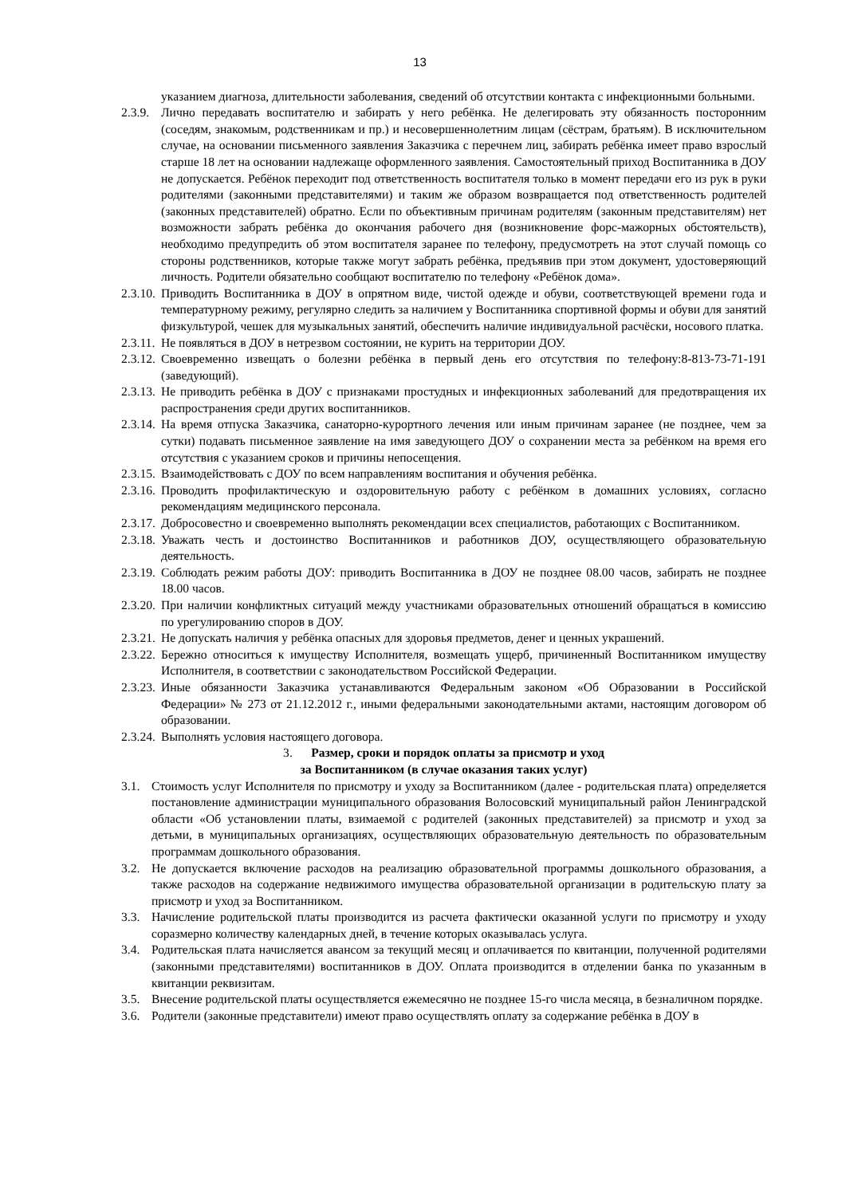13
указанием диагноза, длительности заболевания, сведений об отсутствии контакта с инфекционными больными.
2.3.9. Лично передавать воспитателю и забирать у него ребёнка. Не делегировать эту обязанность посторонним (соседям, знакомым, родственникам и пр.) и несовершеннолетним лицам (сёстрам, братьям). В исключительном случае, на основании письменного заявления Заказчика с перечнем лиц, забирать ребёнка имеет право взрослый старше 18 лет на основании надлежаще оформленного заявления. Самостоятельный приход Воспитанника в ДОУ не допускается. Ребёнок переходит под ответственность воспитателя только в момент передачи его из рук в руки родителями (законными представителями) и таким же образом возвращается под ответственность родителей (законных представителей) обратно. Если по объективным причинам родителям (законным представителям) нет возможности забрать ребёнка до окончания рабочего дня (возникновение форс-мажорных обстоятельств), необходимо предупредить об этом воспитателя заранее по телефону, предусмотреть на этот случай помощь со стороны родственников, которые также могут забрать ребёнка, предъявив при этом документ, удостоверяющий личность. Родители обязательно сообщают воспитателю по телефону «Ребёнок дома».
2.3.10. Приводить Воспитанника в ДОУ в опрятном виде, чистой одежде и обуви, соответствующей времени года и температурному режиму, регулярно следить за наличием у Воспитанника спортивной формы и обуви для занятий физкультурой, чешек для музыкальных занятий, обеспечить наличие индивидуальной расчёски, носового платка.
2.3.11. Не появляться в ДОУ в нетрезвом состоянии, не курить на территории ДОУ.
2.3.12. Своевременно извещать о болезни ребёнка в первый день его отсутствия по телефону:8-813-73-71-191 (заведующий).
2.3.13. Не приводить ребёнка в ДОУ с признаками простудных и инфекционных заболеваний для предотвращения их распространения среди других воспитанников.
2.3.14. На время отпуска Заказчика, санаторно-курортного лечения или иным причинам заранее (не позднее, чем за сутки) подавать письменное заявление на имя заведующего ДОУ о сохранении места за ребёнком на время его отсутствия с указанием сроков и причины непосещения.
2.3.15. Взаимодействовать с ДОУ по всем направлениям воспитания и обучения ребёнка.
2.3.16. Проводить профилактическую и оздоровительную работу с ребёнком в домашних условиях, согласно рекомендациям медицинского персонала.
2.3.17. Добросовестно и своевременно выполнять рекомендации всех специалистов, работающих с Воспитанником.
2.3.18. Уважать честь и достоинство Воспитанников и работников ДОУ, осуществляющего образовательную деятельность.
2.3.19. Соблюдать режим работы ДОУ: приводить Воспитанника в ДОУ не позднее 08.00 часов, забирать не позднее 18.00 часов.
2.3.20. При наличии конфликтных ситуаций между участниками образовательных отношений обращаться в комиссию по урегулированию споров в ДОУ.
2.3.21. Не допускать наличия у ребёнка опасных для здоровья предметов, денег и ценных украшений.
2.3.22. Бережно относиться к имуществу Исполнителя, возмещать ущерб, причиненный Воспитанником имуществу Исполнителя, в соответствии с законодательством Российской Федерации.
2.3.23. Иные обязанности Заказчика устанавливаются Федеральным законом «Об Образовании в Российской Федерации» № 273 от 21.12.2012 г., иными федеральными законодательными актами, настоящим договором об образовании.
2.3.24. Выполнять условия настоящего договора.
3. Размер, сроки и порядок оплаты за присмотр и уход
за Воспитанником (в случае оказания таких услуг)
3.1. Стоимость услуг Исполнителя по присмотру и уходу за Воспитанником (далее - родительская плата) определяется постановление администрации муниципального образования Волосовский муниципальный район Ленинградской области «Об установлении платы, взимаемой с родителей (законных представителей) за присмотр и уход за детьми, в муниципальных организациях, осуществляющих образовательную деятельность по образовательным программам дошкольного образования.
3.2. Не допускается включение расходов на реализацию образовательной программы дошкольного образования, а также расходов на содержание недвижимого имущества образовательной организации в родительскую плату за присмотр и уход за Воспитанником.
3.3. Начисление родительской платы производится из расчета фактически оказанной услуги по присмотру и уходу соразмерно количеству календарных дней, в течение которых оказывалась услуга.
3.4. Родительская плата начисляется авансом за текущий месяц и оплачивается по квитанции, полученной родителями (законными представителями) воспитанников в ДОУ. Оплата производится в отделении банка по указанным в квитанции реквизитам.
3.5. Внесение родительской платы осуществляется ежемесячно не позднее 15-го числа месяца, в безналичном порядке.
3.6. Родители (законные представители) имеют право осуществлять оплату за содержание ребёнка в ДОУ в